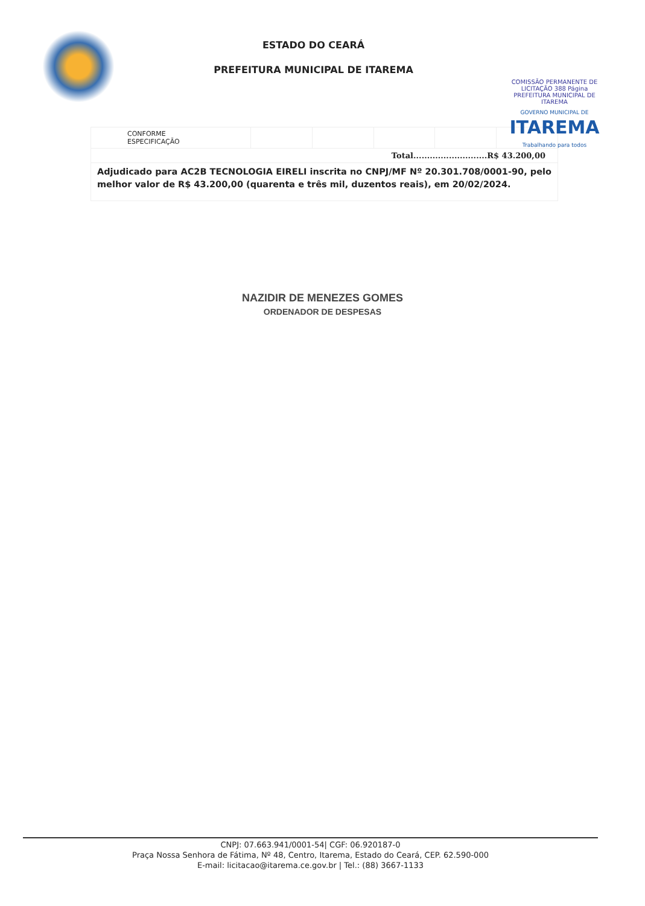ESTADO DO CEARÁ
PREFEITURA MUNICIPAL DE ITAREMA
COMISSÃO PERMANENTE DE LICITAÇÃO 388 Página PREFEITURA MUNICIPAL DE ITAREMA
GOVERNO MUNICIPAL DE
ITAREMA
Trabalhando para todos
| CONFORME ESPECIFICAÇÃO | | | | | |
| Total...........................R$ 43.200,00 | | | | | |
| Adjudicado para AC2B TECNOLOGIA EIRELI inscrita no CNPJ/MF Nº 20.301.708/0001-90, pelo melhor valor de R$ 43.200,00 (quarenta e três mil, duzentos reais), em 20/02/2024. | | | | | |
NAZIDIR DE MENEZES GOMES
ORDENADOR DE DESPESAS
CNPJ: 07.663.941/0001-54| CGF: 06.920187-0
Praça Nossa Senhora de Fátima, Nº 48, Centro, Itarema, Estado do Ceará, CEP. 62.590-000
E-mail: licitacao@itarema.ce.gov.br | Tel.: (88) 3667-1133